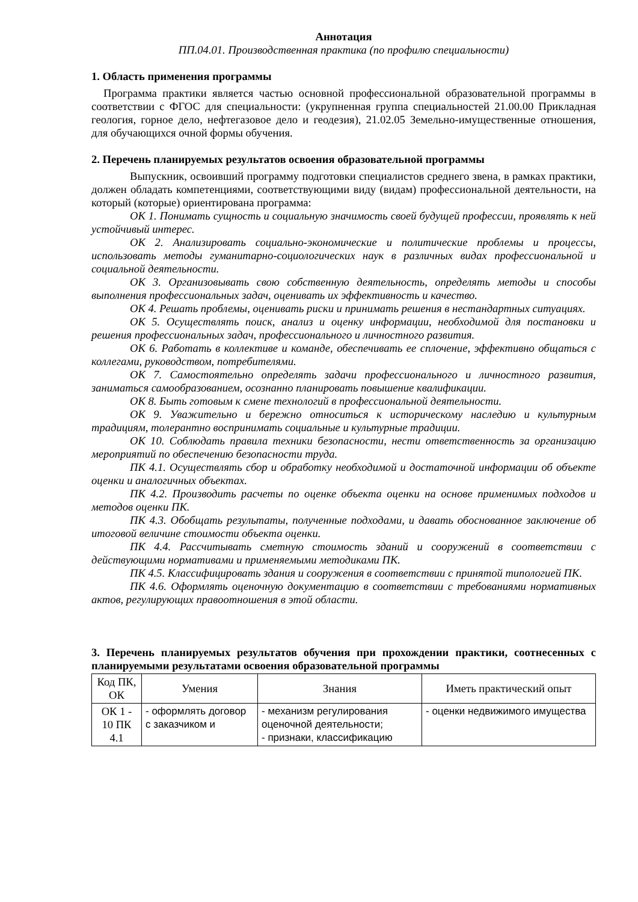Аннотация
ПП.04.01. Производственная практика (по профилю специальности)
1. Область применения программы
Программа практики является частью основной профессиональной образовательной программы в соответствии с ФГОС для специальности: (укрупненная группа специальностей 21.00.00 Прикладная геология, горное дело, нефтегазовое дело и геодезия), 21.02.05 Земельно-имущественные отношения, для обучающихся очной формы обучения.
2. Перечень планируемых результатов освоения образовательной программы
Выпускник, освоивший программу подготовки специалистов среднего звена, в рамках практики, должен обладать компетенциями, соответствующими виду (видам) профессиональной деятельности, на который (которые) ориентирована программа:
ОК 1. Понимать сущность и социальную значимость своей будущей профессии, проявлять к ней устойчивый интерес.
ОК 2. Анализировать социально-экономические и политические проблемы и процессы, использовать методы гуманитарно-социологических наук в различных видах профессиональной и социальной деятельности.
ОК 3. Организовывать свою собственную деятельность, определять методы и способы выполнения профессиональных задач, оценивать их эффективность и качество.
ОК 4. Решать проблемы, оценивать риски и принимать решения в нестандартных ситуациях.
ОК 5. Осуществлять поиск, анализ и оценку информации, необходимой для постановки и решения профессиональных задач, профессионального и личностного развития.
ОК 6. Работать в коллективе и команде, обеспечивать ее сплочение, эффективно общаться с коллегами, руководством, потребителями.
ОК 7. Самостоятельно определять задачи профессионального и личностного развития, заниматься самообразованием, осознанно планировать повышение квалификации.
ОК 8. Быть готовым к смене технологий в профессиональной деятельности.
ОК 9. Уважительно и бережно относиться к историческому наследию и культурным традициям, толерантно воспринимать социальные и культурные традиции.
ОК 10. Соблюдать правила техники безопасности, нести ответственность за организацию мероприятий по обеспечению безопасности труда.
ПК 4.1. Осуществлять сбор и обработку необходимой и достаточной информации об объекте оценки и аналогичных объектах.
ПК 4.2. Производить расчеты по оценке объекта оценки на основе применимых подходов и методов оценки ПК.
ПК 4.3. Обобщать результаты, полученные подходами, и давать обоснованное заключение об итоговой величине стоимости объекта оценки.
ПК 4.4. Рассчитывать сметную стоимость зданий и сооружений в соответствии с действующими нормативами и применяемыми методиками ПК.
ПК 4.5. Классифицировать здания и сооружения в соответствии с принятой типологией ПК.
ПК 4.6. Оформлять оценочную документацию в соответствии с требованиями нормативных актов, регулирующих правоотношения в этой области.
3. Перечень планируемых результатов обучения при прохождении практики, соотнесенных с планируемыми результатами освоения образовательной программы
| Код ПК, ОК | Умения | Знания | Иметь практический опыт |
| --- | --- | --- | --- |
| ОК 1 - 10 ПК 4.1 | - оформлять договор с заказчиком и | - механизм регулирования оценочной деятельности; - признаки, классификацию | - оценки недвижимого имущества |